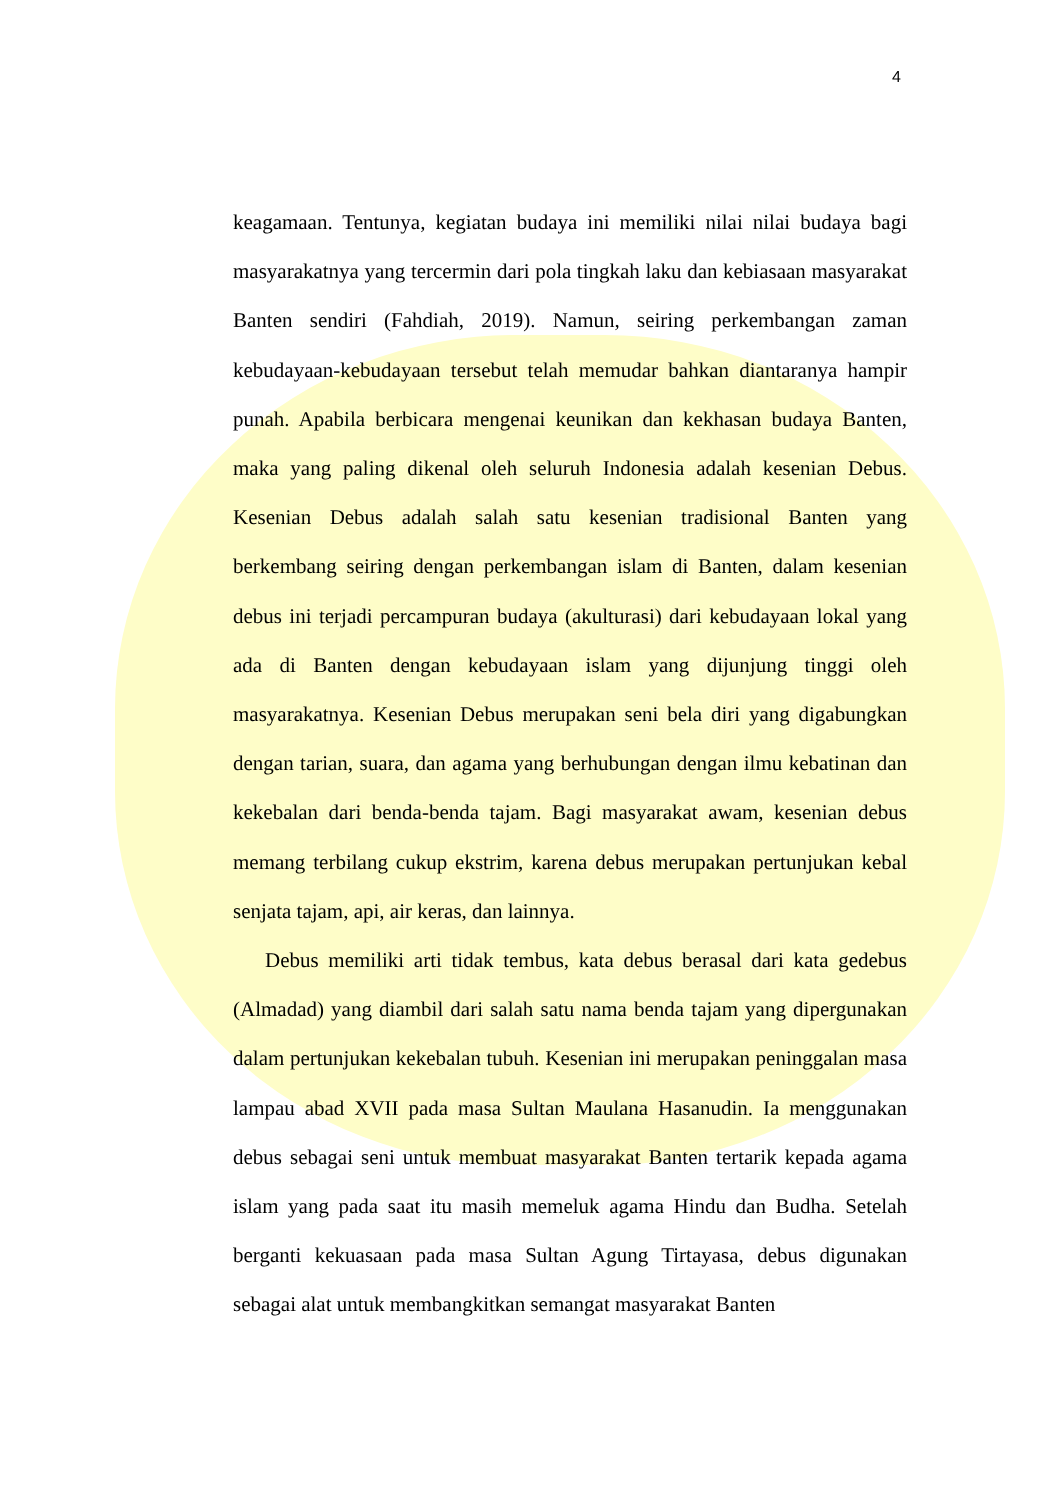4
keagamaan. Tentunya, kegiatan budaya ini memiliki nilai nilai budaya bagi masyarakatnya yang tercermin dari pola tingkah laku dan kebiasaan masyarakat Banten sendiri (Fahdiah, 2019). Namun, seiring perkembangan zaman kebudayaan-kebudayaan tersebut telah memudar bahkan diantaranya hampir punah. Apabila berbicara mengenai keunikan dan kekhasan budaya Banten, maka yang paling dikenal oleh seluruh Indonesia adalah kesenian Debus. Kesenian Debus adalah salah satu kesenian tradisional Banten yang berkembang seiring dengan perkembangan islam di Banten, dalam kesenian debus ini terjadi percampuran budaya (akulturasi) dari kebudayaan lokal yang ada di Banten dengan kebudayaan islam yang dijunjung tinggi oleh masyarakatnya. Kesenian Debus merupakan seni bela diri yang digabungkan dengan tarian, suara, dan agama yang berhubungan dengan ilmu kebatinan dan kekebalan dari benda-benda tajam. Bagi masyarakat awam, kesenian debus memang terbilang cukup ekstrim, karena debus merupakan pertunjukan kebal senjata tajam, api, air keras, dan lainnya.
Debus memiliki arti tidak tembus, kata debus berasal dari kata gedebus (Almadad) yang diambil dari salah satu nama benda tajam yang dipergunakan dalam pertunjukan kekebalan tubuh. Kesenian ini merupakan peninggalan masa lampau abad XVII pada masa Sultan Maulana Hasanudin. Ia menggunakan debus sebagai seni untuk membuat masyarakat Banten tertarik kepada agama islam yang pada saat itu masih memeluk agama Hindu dan Budha. Setelah berganti kekuasaan pada masa Sultan Agung Tirtayasa, debus digunakan sebagai alat untuk membangkitkan semangat masyarakat Banten